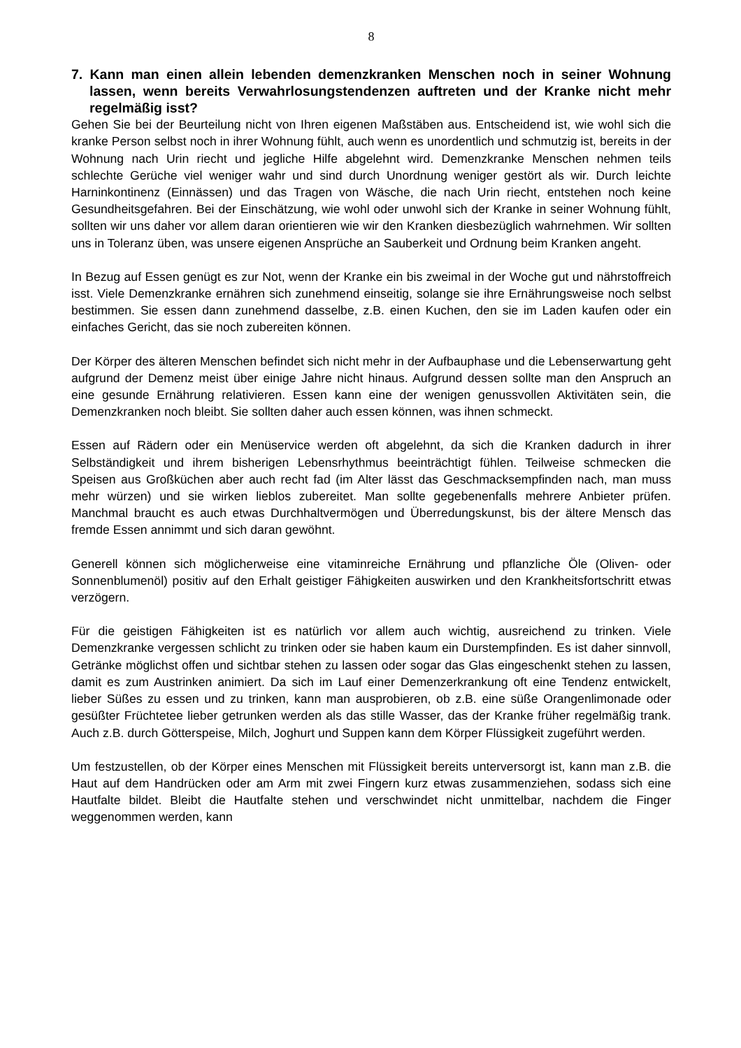8
7. Kann man einen allein lebenden demenzkranken Menschen noch in seiner Wohnung lassen, wenn bereits Verwahrlosungstendenzen auftreten und der Kranke nicht mehr regelmäßig isst?
Gehen Sie bei der Beurteilung nicht von Ihren eigenen Maßstäben aus. Entscheidend ist, wie wohl sich die kranke Person selbst noch in ihrer Wohnung fühlt, auch wenn es unordentlich und schmutzig ist, bereits in der Wohnung nach Urin riecht und jegliche Hilfe abgelehnt wird. Demenzkranke Menschen nehmen teils schlechte Gerüche viel weniger wahr und sind durch Unordnung weniger gestört als wir. Durch leichte Harninkontinenz (Einnässen) und das Tragen von Wäsche, die nach Urin riecht, entstehen noch keine Gesundheitsgefahren. Bei der Einschätzung, wie wohl oder unwohl sich der Kranke in seiner Wohnung fühlt, sollten wir uns daher vor allem daran orientieren wie wir den Kranken diesbezüglich wahrnehmen. Wir sollten uns in Toleranz üben, was unsere eigenen Ansprüche an Sauberkeit und Ordnung beim Kranken angeht.
In Bezug auf Essen genügt es zur Not, wenn der Kranke ein bis zweimal in der Woche gut und nährstoffreich isst. Viele Demenzkranke ernähren sich zunehmend einseitig, solange sie ihre Ernährungsweise noch selbst bestimmen. Sie essen dann zunehmend dasselbe, z.B. einen Kuchen, den sie im Laden kaufen oder ein einfaches Gericht, das sie noch zubereiten können.
Der Körper des älteren Menschen befindet sich nicht mehr in der Aufbauphase und die Lebenserwartung geht aufgrund der Demenz meist über einige Jahre nicht hinaus. Aufgrund dessen sollte man den Anspruch an eine gesunde Ernährung relativieren. Essen kann eine der wenigen genussvollen Aktivitäten sein, die Demenzkranken noch bleibt. Sie sollten daher auch essen können, was ihnen schmeckt.
Essen auf Rädern oder ein Menüservice werden oft abgelehnt, da sich die Kranken dadurch in ihrer Selbständigkeit und ihrem bisherigen Lebensrhythmus beeinträchtigt fühlen. Teilweise schmecken die Speisen aus Großküchen aber auch recht fad (im Alter lässt das Geschmacksempfinden nach, man muss mehr würzen) und sie wirken lieblos zubereitet. Man sollte gegebenenfalls mehrere Anbieter prüfen. Manchmal braucht es auch etwas Durchhaltvermögen und Überredungskunst, bis der ältere Mensch das fremde Essen annimmt und sich daran gewöhnt.
Generell können sich möglicherweise eine vitaminreiche Ernährung und pflanzliche Öle (Oliven- oder Sonnenblumenöl) positiv auf den Erhalt geistiger Fähigkeiten auswirken und den Krankheitsfortschritt etwas verzögern.
Für die geistigen Fähigkeiten ist es natürlich vor allem auch wichtig, ausreichend zu trinken. Viele Demenzkranke vergessen schlicht zu trinken oder sie haben kaum ein Durstempfinden. Es ist daher sinnvoll, Getränke möglichst offen und sichtbar stehen zu lassen oder sogar das Glas eingeschenkt stehen zu lassen, damit es zum Austrinken animiert. Da sich im Lauf einer Demenzerkrankung oft eine Tendenz entwickelt, lieber Süßes zu essen und zu trinken, kann man ausprobieren, ob z.B. eine süße Orangenlimonade oder gesüßter Früchtetee lieber getrunken werden als das stille Wasser, das der Kranke früher regelmäßig trank. Auch z.B. durch Götterspeise, Milch, Joghurt und Suppen kann dem Körper Flüssigkeit zugeführt werden.
Um festzustellen, ob der Körper eines Menschen mit Flüssigkeit bereits unterversorgt ist, kann man z.B. die Haut auf dem Handrücken oder am Arm mit zwei Fingern kurz etwas zusammenziehen, sodass sich eine Hautfalte bildet. Bleibt die Hautfalte stehen und verschwindet nicht unmittelbar, nachdem die Finger weggenommen werden, kann